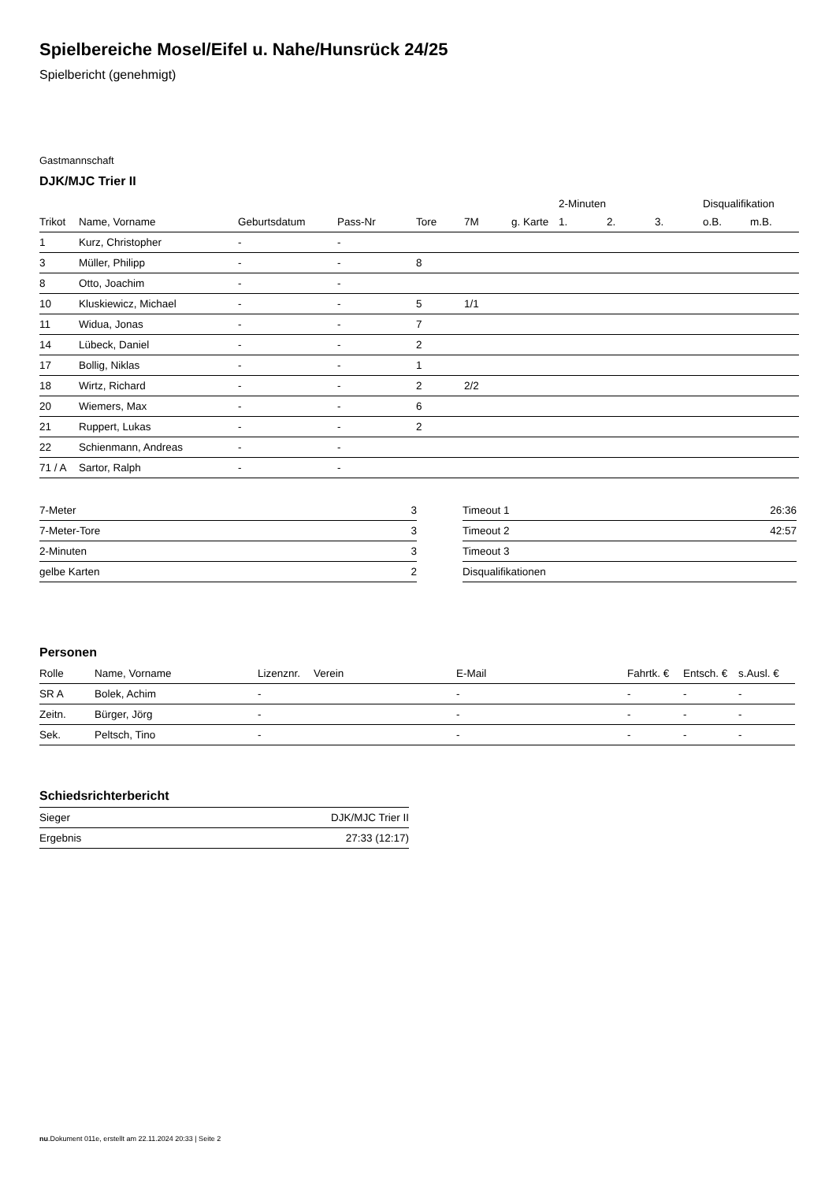Spielbereiche Mosel/Eifel u. Nahe/Hunsrück 24/25
Spielbericht (genehmigt)
Gastmannschaft
DJK/MJC Trier II
| | | | | | | | 2-Minuten | | | Disqualifikation | |
| --- | --- | --- | --- | --- | --- | --- | --- | --- | --- | --- | --- |
| Trikot | Name, Vorname | Geburtsdatum | Pass-Nr | Tore | 7M | g. Karte | 1. | 2. | 3. | o.B. | m.B. |
| 1 | Kurz, Christopher | - | - | | | | | | | | |
| 3 | Müller, Philipp | - | - | 8 | | | | | | | |
| 8 | Otto, Joachim | - | - | | | | | | | | |
| 10 | Kluskiewicz, Michael | - | - | 5 | 1/1 | | | | | | |
| 11 | Widua, Jonas | - | - | 7 | | | | | | | |
| 14 | Lübeck, Daniel | - | - | 2 | | | | | | | |
| 17 | Bollig, Niklas | - | - | 1 | | | | | | | |
| 18 | Wirtz, Richard | - | - | 2 | 2/2 | | | | | | |
| 20 | Wiemers, Max | - | - | 6 | | | | | | | |
| 21 | Ruppert, Lukas | - | - | 2 | | | | | | | |
| 22 | Schienmann, Andreas | - | - | | | | | | | | |
| 71 / A | Sartor, Ralph | - | - | | | | | | | | |
| 7-Meter | 3 |
| 7-Meter-Tore | 3 |
| 2-Minuten | 3 |
| gelbe Karten | 2 |
| Timeout 1 | 26:36 |
| Timeout 2 | 42:57 |
| Timeout 3 | |
| Disqualifikationen | |
Personen
| Rolle | Name, Vorname | Lizenznr. | Verein | E-Mail | Fahrtk. € | Entsch. € | s.Ausl. € |
| --- | --- | --- | --- | --- | --- | --- | --- |
| SR A | Bolek, Achim | - | | - | - | - | - |
| Zeitn. | Bürger, Jörg | - | | - | - | - | - |
| Sek. | Peltsch, Tino | - | | - | - | - | - |
Schiedsrichterbericht
| Sieger | DJK/MJC Trier II |
| Ergebnis | 27:33 (12:17) |
nu.Dokument 011e, erstellt am 22.11.2024 20:33 | Seite 2